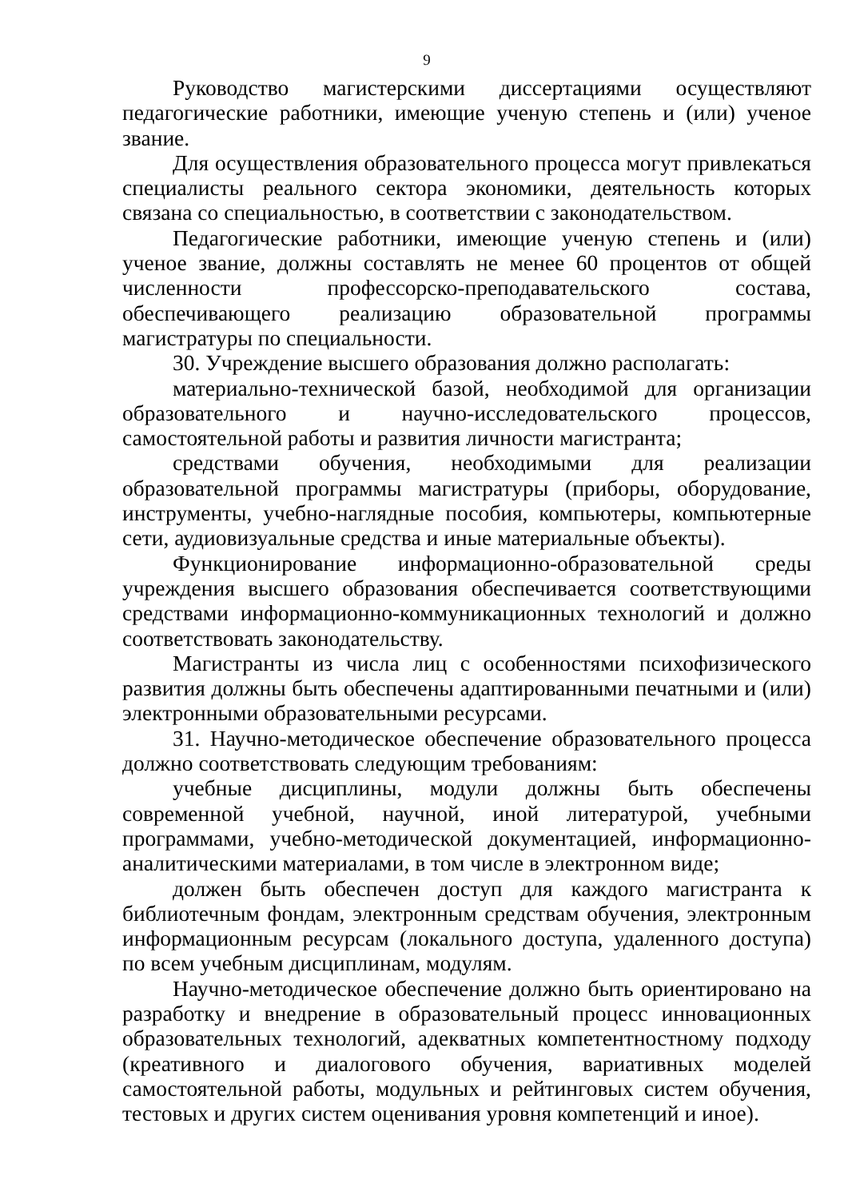9
Руководство магистерскими диссертациями осуществляют педагогические работники, имеющие ученую степень и (или) ученое звание.
Для осуществления образовательного процесса могут привлекаться специалисты реального сектора экономики, деятельность которых связана со специальностью, в соответствии с законодательством.
Педагогические работники, имеющие ученую степень и (или) ученое звание, должны составлять не менее 60 процентов от общей численности профессорско-преподавательского состава, обеспечивающего реализацию образовательной программы магистратуры по специальности.
30. Учреждение высшего образования должно располагать:
материально-технической базой, необходимой для организации образовательного и научно-исследовательского процессов, самостоятельной работы и развития личности магистранта;
средствами обучения, необходимыми для реализации образовательной программы магистратуры (приборы, оборудование, инструменты, учебно-наглядные пособия, компьютеры, компьютерные сети, аудиовизуальные средства и иные материальные объекты).
Функционирование информационно-образовательной среды учреждения высшего образования обеспечивается соответствующими средствами информационно-коммуникационных технологий и должно соответствовать законодательству.
Магистранты из числа лиц с особенностями психофизического развития должны быть обеспечены адаптированными печатными и (или) электронными образовательными ресурсами.
31. Научно-методическое обеспечение образовательного процесса должно соответствовать следующим требованиям:
учебные дисциплины, модули должны быть обеспечены современной учебной, научной, иной литературой, учебными программами, учебно-методической документацией, информационно-аналитическими материалами, в том числе в электронном виде;
должен быть обеспечен доступ для каждого магистранта к библиотечным фондам, электронным средствам обучения, электронным информационным ресурсам (локального доступа, удаленного доступа) по всем учебным дисциплинам, модулям.
Научно-методическое обеспечение должно быть ориентировано на разработку и внедрение в образовательный процесс инновационных образовательных технологий, адекватных компетентностному подходу (креативного и диалогового обучения, вариативных моделей самостоятельной работы, модульных и рейтинговых систем обучения, тестовых и других систем оценивания уровня компетенций и иное).